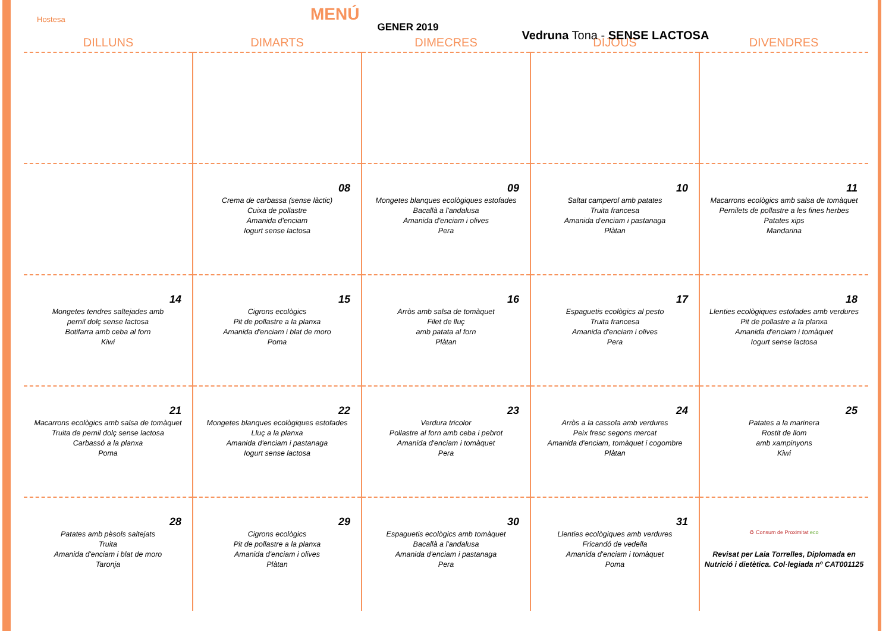Hostesa
MENÚ
GENER 2019
Vedruna Tona - SENSE LACTOSA
| DILLUNS | DIMARTS | DIMECRES | DIJOUS | DIVENDRES |
| --- | --- | --- | --- | --- |
| | 08 Crema de carbassa (sense làctic) Cuixa de pollastre Amanida d'enciam Iogurt sense lactosa | 09 Mongetes blanques ecològiques estofades Bacallà a l'andalusa Amanida d'enciam i olives Pera | 10 Saltat camperol amb patates Truita francesa Amanida d'enciam i pastanaga Plàtan | 11 Macarrons ecològics amb salsa de tomàquet Pernilets de pollastre a les fines herbes Patates xips Mandarina |
| 14 Mongetes tendres saltejades amb pernil dolç sense lactosa Botifarra amb ceba al forn Kiwi | 15 Cigrons ecològics Pit de pollastre a la planxa Amanida d'enciam i blat de moro Poma | 16 Arròs amb salsa de tomàquet Filet de lluç amb patata al forn Plàtan | 17 Espaguetis ecològics al pesto Truita francesa Amanida d'enciam i olives Pera | 18 Llenties ecològiques estofades amb verdures Pit de pollastre a la planxa Amanida d'enciam i tomàquet Iogurt sense lactosa |
| 21 Macarrons ecològics amb salsa de tomàquet Truita de pernil dolç sense lactosa Carbassó a la planxa Poma | 22 Mongetes blanques ecològiques estofades Lluç a la planxa Amanida d'enciam i pastanaga Iogurt sense lactosa | 23 Verdura tricolor Pollastre al forn amb ceba i pebrot Amanida d'enciam i tomàquet Pera | 24 Arròs a la cassola amb verdures Peix fresc segons mercat Amanida d'enciam, tomàquet i cogombre Plàtan | 25 Patates a la marinera Rostit de llom amb xampinyons Kiwi |
| 28 Patates amb pèsols saltejats Truita Amanida d'enciam i blat de moro Taronja | 29 Cigrons ecològics Pit de pollastre a la planxa Amanida d'enciam i olives Plàtan | 30 Espaguetis ecològics amb tomàquet Bacallà a l'andalusa Amanida d'enciam i pastanaga Pera | 31 Llenties ecològiques amb verdures Fricandó de vedella Amanida d'enciam i tomàquet Poma | ♻ Consum de Proximitat eco Revisat per Laia Torrelles, Diplomada en Nutrició i dietètica. Col·legiada nº CAT001125 |